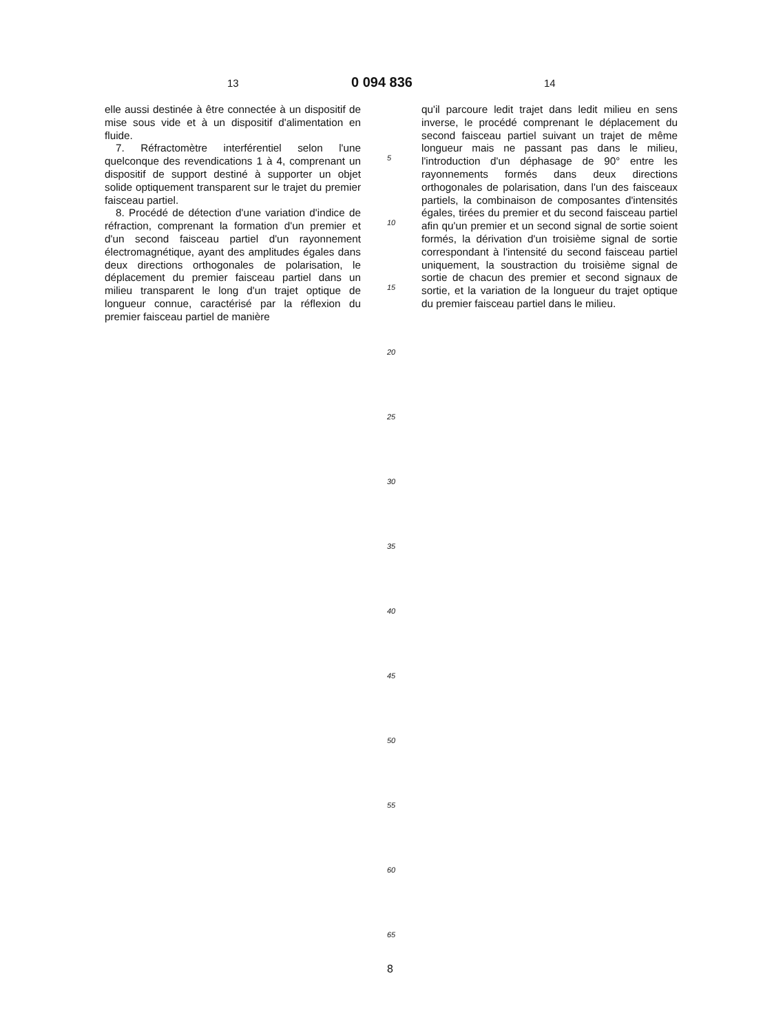13 0 094 836 14
elle aussi destinée à être connectée à un dispositif de mise sous vide et à un dispositif d'alimentation en fluide.
7. Réfractomètre interférentiel selon l'une quelconque des revendications 1 à 4, comprenant un dispositif de support destiné à supporter un objet solide optiquement transparent sur le trajet du premier faisceau partiel.
8. Procédé de détection d'une variation d'indice de réfraction, comprenant la formation d'un premier et d'un second faisceau partiel d'un rayonnement électromagnétique, ayant des amplitudes égales dans deux directions orthogonales de polarisation, le déplacement du premier faisceau partiel dans un milieu transparent le long d'un trajet optique de longueur connue, caractérisé par la réflexion du premier faisceau partiel de manière
5
10
15
20
25
30
35
40
45
50
55
60
65
qu'il parcoure ledit trajet dans ledit milieu en sens inverse, le procédé comprenant le déplacement du second faisceau partiel suivant un trajet de même longueur mais ne passant pas dans le milieu, l'introduction d'un déphasage de 90° entre les rayonnements formés dans deux directions orthogonales de polarisation, dans l'un des faisceaux partiels, la combinaison de composantes d'intensités égales, tirées du premier et du second faisceau partiel afin qu'un premier et un second signal de sortie soient formés, la dérivation d'un troisième signal de sortie correspondant à l'intensité du second faisceau partiel uniquement, la soustraction du troisième signal de sortie de chacun des premier et second signaux de sortie, et la variation de la longueur du trajet optique du premier faisceau partiel dans le milieu.
8